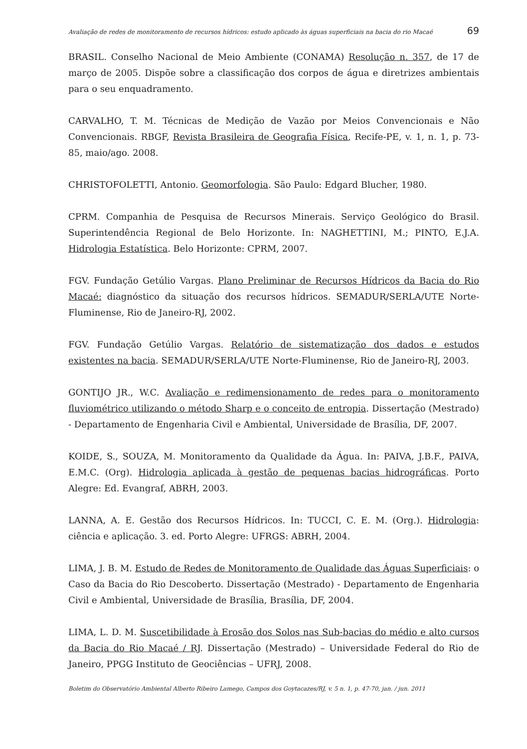Avaliação de redes de monitoramento de recursos hídricos: estudo aplicado às águas superficiais na bacia do rio Macaé 69
BRASIL. Conselho Nacional de Meio Ambiente (CONAMA) Resolução n. 357, de 17 de março de 2005. Dispõe sobre a classificação dos corpos de água e diretrizes ambientais para o seu enquadramento.
CARVALHO, T. M. Técnicas de Medição de Vazão por Meios Convencionais e Não Convencionais. RBGF, Revista Brasileira de Geografia Física, Recife-PE, v. 1, n. 1, p. 73-85, maio/ago. 2008.
CHRISTOFOLETTI, Antonio. Geomorfologia. São Paulo: Edgard Blucher, 1980.
CPRM. Companhia de Pesquisa de Recursos Minerais. Serviço Geológico do Brasil. Superintendência Regional de Belo Horizonte. In: NAGHETTINI, M.; PINTO, E.J.A. Hidrologia Estatística. Belo Horizonte: CPRM, 2007.
FGV. Fundação Getúlio Vargas. Plano Preliminar de Recursos Hídricos da Bacia do Rio Macaé: diagnóstico da situação dos recursos hídricos. SEMADUR/SERLA/UTE Norte-Fluminense, Rio de Janeiro-RJ, 2002.
FGV. Fundação Getúlio Vargas. Relatório de sistematização dos dados e estudos existentes na bacia. SEMADUR/SERLA/UTE Norte-Fluminense, Rio de Janeiro-RJ, 2003.
GONTIJO JR., W.C. Avaliação e redimensionamento de redes para o monitoramento fluviométrico utilizando o método Sharp e o conceito de entropia. Dissertação (Mestrado) - Departamento de Engenharia Civil e Ambiental, Universidade de Brasília, DF, 2007.
KOIDE, S., SOUZA, M. Monitoramento da Qualidade da Água. In: PAIVA, J.B.F., PAIVA, E.M.C. (Org). Hidrologia aplicada à gestão de pequenas bacias hidrográficas. Porto Alegre: Ed. Evangraf, ABRH, 2003.
LANNA, A. E. Gestão dos Recursos Hídricos. In: TUCCI, C. E. M. (Org.). Hidrologia: ciência e aplicação. 3. ed. Porto Alegre: UFRGS: ABRH, 2004.
LIMA, J. B. M. Estudo de Redes de Monitoramento de Qualidade das Águas Superficiais: o Caso da Bacia do Rio Descoberto. Dissertação (Mestrado) - Departamento de Engenharia Civil e Ambiental, Universidade de Brasília, Brasília, DF, 2004.
LIMA, L. D. M. Suscetibilidade à Erosão dos Solos nas Sub-bacias do médio e alto cursos da Bacia do Rio Macaé / RJ. Dissertação (Mestrado) – Universidade Federal do Rio de Janeiro, PPGG Instituto de Geociências – UFRJ, 2008.
Boletim do Observatório Ambiental Alberto Ribeiro Lamego, Campos dos Goytacazes/RJ, v. 5 n. 1, p. 47-70, jan. / jun. 2011